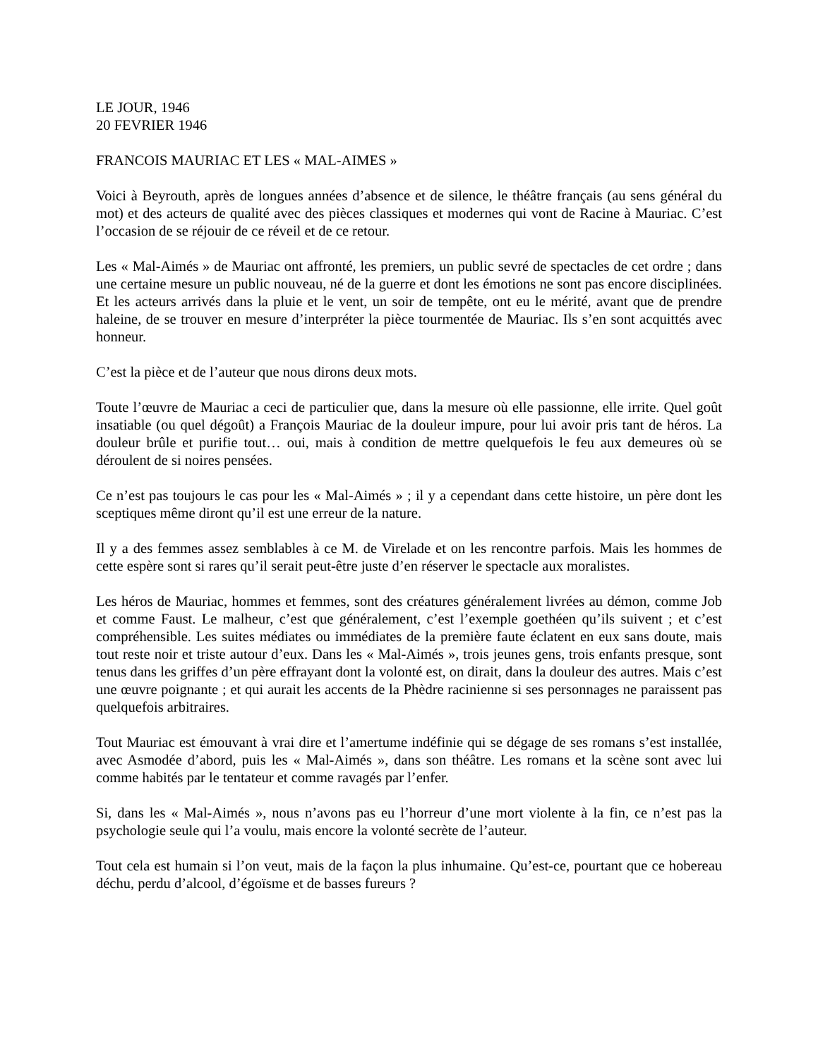LE JOUR, 1946
20 FEVRIER 1946
FRANCOIS MAURIAC ET LES « MAL-AIMES »
Voici à Beyrouth, après de longues années d’absence et de silence, le théâtre français (au sens général du mot) et des acteurs de qualité avec des pièces classiques et modernes qui vont de Racine à Mauriac. C’est l’occasion de se réjouir de ce réveil et de ce retour.
Les « Mal-Aimés » de Mauriac ont affronté, les premiers, un public sevré de spectacles de cet ordre ; dans une certaine mesure un public nouveau, né de la guerre et dont les émotions ne sont pas encore disciplinées. Et les acteurs arrivés dans la pluie et le vent, un soir de tempête, ont eu le mérité, avant que de prendre haleine, de se trouver en mesure d’interpréter la pièce tourmentée de Mauriac. Ils s’en sont acquittés avec honneur.
C’est la pièce et de l’auteur que nous dirons deux mots.
Toute l’œuvre de Mauriac a ceci de particulier que, dans la mesure où elle passionne, elle irrite. Quel goût insatiable (ou quel dégoût) a François Mauriac de la douleur impure, pour lui avoir pris tant de héros. La douleur brûle et purifie tout… oui, mais à condition de mettre quelquefois le feu aux demeures où se déroulent de si noires pensées.
Ce n’est pas toujours le cas pour les « Mal-Aimés » ; il y a cependant dans cette histoire, un père dont les sceptiques même diront qu’il est une erreur de la nature.
Il y a des femmes assez semblables à ce M. de Virelade et on les rencontre parfois. Mais les hommes de cette espère sont si rares qu’il serait peut-être juste d’en réserver le spectacle aux moralistes.
Les héros de Mauriac, hommes et femmes, sont des créatures généralement livrées au démon, comme Job et comme Faust. Le malheur, c’est que généralement, c’est l’exemple goethéen qu’ils suivent ; et c’est compréhensible. Les suites médiates ou immédiates de la première faute éclatent en eux sans doute, mais tout reste noir et triste autour d’eux. Dans les « Mal-Aimés », trois jeunes gens, trois enfants presque, sont tenus dans les griffes d’un père effrayant dont la volonté est, on dirait, dans la douleur des autres. Mais c’est une œuvre poignante ; et qui aurait les accents de la Phèdre racinienne si ses personnages ne paraissent pas quelquefois arbitraires.
Tout Mauriac est émouvant à vrai dire et l’amertume indéfinie qui se dégage de ses romans s’est installée, avec Asmodée d’abord, puis les « Mal-Aimés », dans son théâtre. Les romans et la scène sont avec lui comme habités par le tentateur et comme ravagés par l’enfer.
Si, dans les « Mal-Aimés », nous n’avons pas eu l’horreur d’une mort violente à la fin, ce n’est pas la psychologie seule qui l’a voulu, mais encore la volonté secrète de l’auteur.
Tout cela est humain si l’on veut, mais de la façon la plus inhumaine. Qu’est-ce, pourtant que ce hobereau déchu, perdu d’alcool, d’égoïsme et de basses fureurs ?